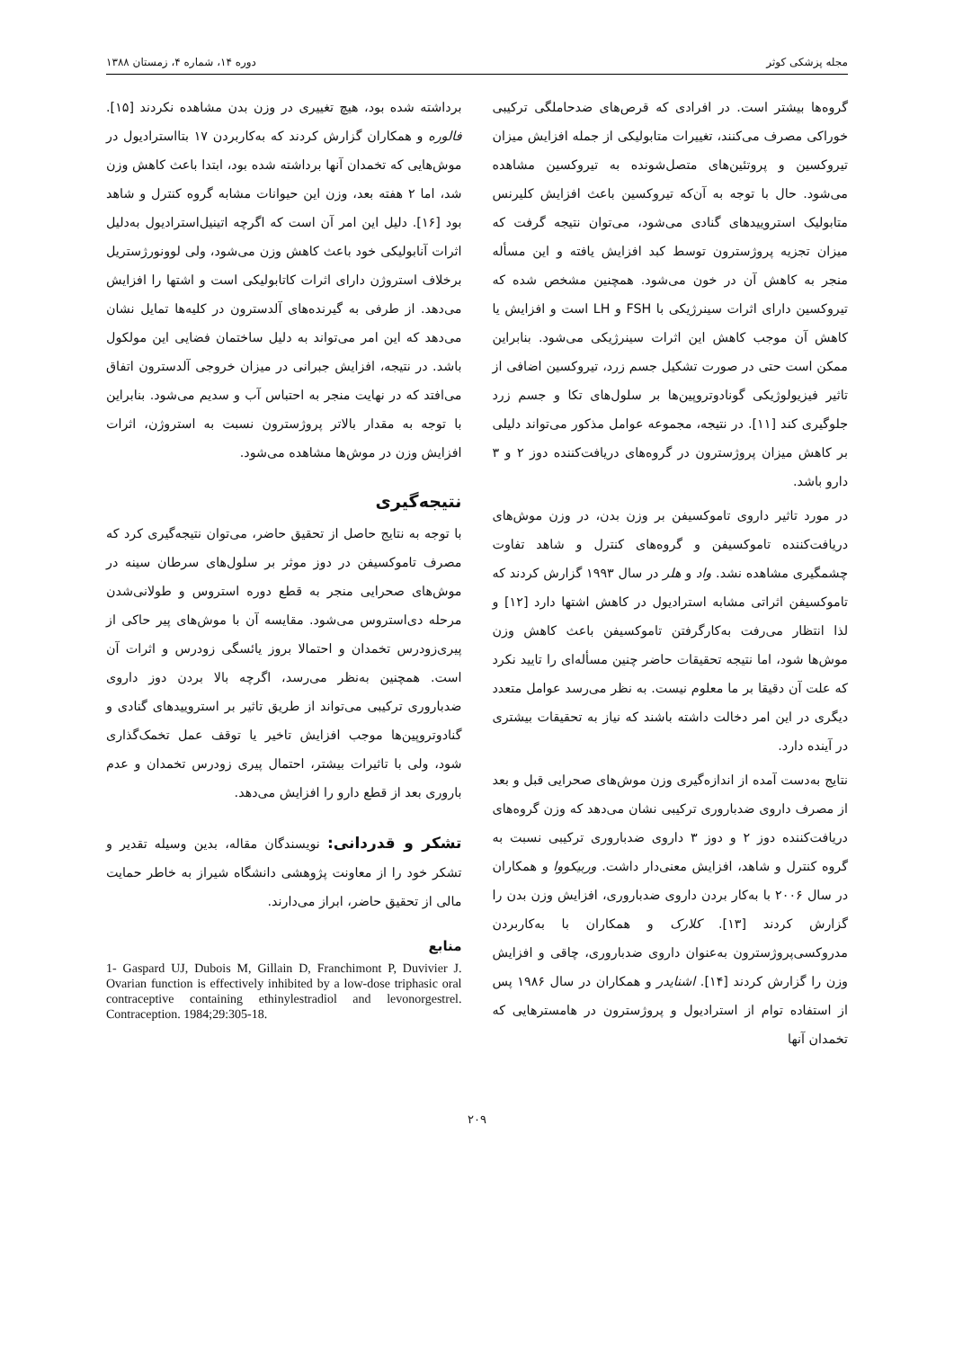مجله پزشکی کوثر دوره ۱۴، شماره ۴، زمستان ۱۳۸۸
گروه‌ها بیشتر است. در افرادی که قرص‌های ضدحاملگی ترکیبی خوراکی مصرف می‌کنند، تغییرات متابولیکی از جمله افزایش میزان تیروکسین و پروتئین‌های متصل‌شونده به تیروکسین مشاهده می‌شود. حال با توجه به آن‌که تیروکسین باعث افزایش کلیرنس متابولیک استروییدهای گنادی می‌شود، می‌توان نتیجه گرفت که میزان تجزیه پروژسترون توسط کبد افزایش یافته و این مسأله منجر به کاهش آن در خون می‌شود. همچنین مشخص شده که تیروکسین دارای اثرات سینرژیکی با FSH و LH است و افزایش یا کاهش آن موجب کاهش این اثرات سینرژیکی می‌شود. بنابراین ممکن است حتی در صورت تشکیل جسم زرد، تیروکسین اضافی از تاثیر فیزیولوژیکی گونادوتروپین‌ها بر سلول‌های تکا و جسم زرد جلوگیری کند [۱۱]. در نتیجه، مجموعه عوامل مذکور می‌تواند دلیلی بر کاهش میزان پروژسترون در گروه‌های دریافت‌کننده دوز ۲ و ۳ دارو باشد.
در مورد تاثیر داروی تاموکسیفن بر وزن بدن، در وزن موش‌های دریافت‌کننده تاموکسیفن و گروه‌های کنترل و شاهد تفاوت چشمگیری مشاهده نشد. واد و هلر در سال ۱۹۹۳ گزارش کردند که تاموکسیفن اثراتی مشابه استرادیول در کاهش اشتها دارد [۱۲] و لذا انتظار می‌رفت به‌کارگرفتن تاموکسیفن باعث کاهش وزن موش‌ها شود، اما نتیجه تحقیقات حاضر چنین مسأله‌ای را تایید نکرد که علت آن دقیقا بر ما معلوم نیست. به نظر می‌رسد عوامل متعدد دیگری در این امر دخالت داشته باشند که نیاز به تحقیقات بیشتری در آینده دارد.
نتایج به‌دست آمده از اندازه‌گیری وزن موش‌های صحرایی قبل و بعد از مصرف داروی ضدباروری ترکیبی نشان می‌دهد که وزن گروه‌های دریافت‌کننده دوز ۲ و دوز ۳ داروی ضدباروری ترکیبی نسبت به گروه کنترل و شاهد، افزایش معنی‌دار داشت. وربیکووا و همکاران در سال ۲۰۰۶ با به‌کار بردن داروی ضدباروری، افزایش وزن بدن را گزارش کردند [۱۳]. کلارک و همکاران با به‌کاربردن مدروکسی‌پروژسترون به‌عنوان داروی ضدباروری، چاقی و افزایش وزن را گزارش کردند [۱۴]. اشنایدر و همکاران در سال ۱۹۸۶ پس از استفاده توام از استرادیول و پروژسترون در هامسترهایی که تخمدان آنها
برداشته شده بود، هیچ تغییری در وزن بدن مشاهده نکردند [۱۵]. فالوره و همکاران گزارش کردند که به‌کاربردن ۱۷ بتااسترادیول در موش‌هایی که تخمدان آنها برداشته شده بود، ابتدا باعث کاهش وزن شد، اما ۲ هفته بعد، وزن این حیوانات مشابه گروه کنترل و شاهد بود [۱۶]. دلیل این امر آن است که اگرچه اتینیل‌استرادیول به‌دلیل اثرات آنابولیکی خود باعث کاهش وزن می‌شود، ولی لوونورژستریل برخلاف استروژن دارای اثرات کاتابولیکی است و اشتها را افزایش می‌دهد. از طرفی به گیرنده‌های آلدسترون در کلیه‌ها تمایل نشان می‌دهد که این امر می‌تواند به دلیل ساختمان فضایی این مولکول باشد. در نتیجه، افزایش جبرانی در میزان خروجی آلدسترون اتفاق می‌افتد که در نهایت منجر به احتباس آب و سدیم می‌شود. بنابراین با توجه به مقدار بالاتر پروژسترون نسبت به استروژن، اثرات افزایش وزن در موش‌ها مشاهده می‌شود.
نتیجه‌گیری
با توجه به نتایج حاصل از تحقیق حاضر، می‌توان نتیجه‌گیری کرد که مصرف تاموکسیفن در دوز موثر بر سلول‌های سرطان سینه در موش‌های صحرایی منجر به قطع دوره استروس و طولانی‌شدن مرحله دی‌استروس می‌شود. مقایسه آن با موش‌های پیر حاکی از پیری‌زودرس تخمدان و احتمالا بروز یائسگی زودرس و اثرات آن است. همچنین به‌نظر می‌رسد، اگرچه بالا بردن دوز داروی ضدباروری ترکیبی می‌تواند از طریق تاثیر بر استروییدهای گنادی و گنادوتروپین‌ها موجب افزایش تاخیر یا توقف عمل تخمک‌گذاری شود، ولی با تاثیرات بیشتر، احتمال پیری زودرس تخمدان و عدم باروری بعد از قطع دارو را افزایش می‌دهد.
تشکر و قدردانی: نویسندگان مقاله، بدین وسیله تقدیر و تشکر خود را از معاونت پژوهشی دانشگاه شیراز به خاطر حمایت مالی از تحقیق حاضر، ابراز می‌دارند.
منابع
1- Gaspard UJ, Dubois M, Gillain D, Franchimont P, Duvivier J. Ovarian function is effectively inhibited by a low-dose triphasic oral contraceptive containing ethinylestradiol and levonorgestrel. Contraception. 1984;29:305-18.
۲۰۹